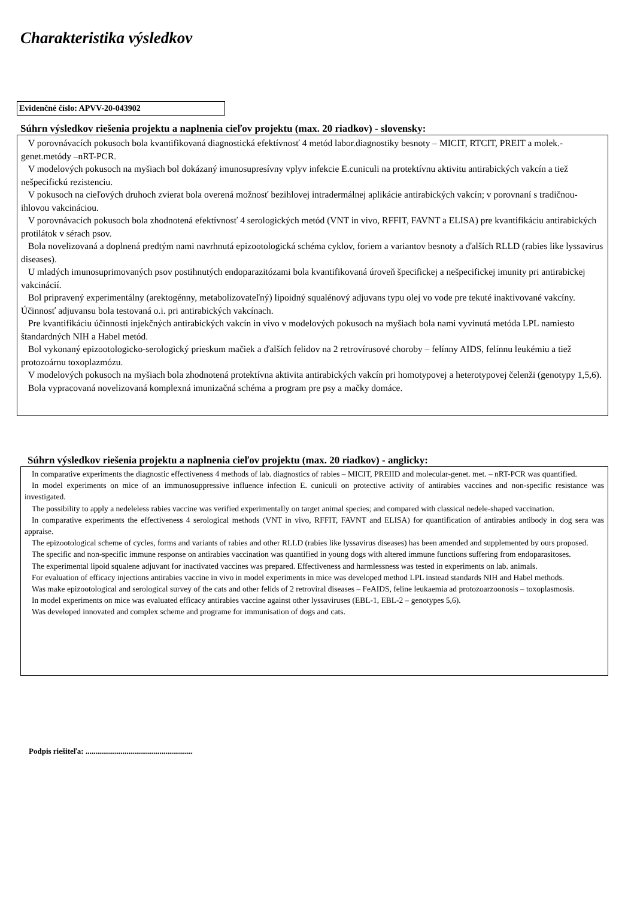Charakteristika výsledkov
Evidenčné číslo: APVV-20-043902
Súhrn výsledkov riešenia projektu a naplnenia cieľov projektu (max. 20 riadkov) - slovensky:
V porovnávacích pokusoch bola kvantifikovaná diagnostická efektívnosť 4 metód labor.diagnostiky besnoty – MICIT, RTCIT, PREIT a molek.-genet.metódy –nRT-PCR.
V modelových pokusoch na myšiach bol dokázaný imunosupresívny vplyv infekcie E.cuniculi na protektívnu aktivitu antirabických vakcín a tiež nešpecifickú rezistenciu.
V pokusoch na cieľových druhoch zvierat bola overená možnosť bezihlovej intradermálnej aplikácie antirabických vakcín; v porovnaní s tradičnou-ihlovou vakcináciou.
V porovnávacích pokusoch bola zhodnotená efektívnosť 4 serologických metód (VNT in vivo, RFFIT, FAVNT a ELISA) pre kvantifikáciu antirabických protilátok v sérach psov.
Bola novelizovaná a doplnená predtým nami navrhnutá epizootologická schéma cyklov, foriem a variantov besnoty a ďalších RLLD (rabies like lyssavirus diseases).
U mladých imunosuprimovaných psov postihnutých endoparazitózami bola kvantifikovaná úroveň špecifickej a nešpecifickej imunity pri antirabickej vakcinácií.
Bol pripravený experimentálny (arektogénny, metabolizovateľný) lipoidný squalénový adjuvans typu olej vo vode pre tekuté inaktivované vakcíny. Účinnosť adjuvansu bola testovaná o.i. pri antirabických vakcínach.
Pre kvantifikáciu účinnosti injekčných antirabických vakcín in vivo v modelových pokusoch na myšiach bola nami vyvinutá metóda LPL namiesto štandardných NIH a Habel metód.
Bol vykonaný epizootologicko-serologický prieskum mačiek a ďalších felidov na 2 retrovírusové choroby – felínny AIDS, felínnu leukémiu a tiež protozoárnu toxoplazmózu.
V modelových pokusoch na myšiach bola zhodnotená protektívna aktivita antirabických vakcín pri homotypovej a heterotypovej čelenži (genotypy 1,5,6).
Bola vypracovaná novelizovaná komplexná imunizačná schéma a program pre psy a mačky domáce.
Súhrn výsledkov riešenia projektu a naplnenia cieľov projektu (max. 20 riadkov) - anglicky:
In comparative experiments the diagnostic effectiveness 4 methods of lab. diagnostics of rabies – MICIT, PREIID and molecular-genet. met. – nRT-PCR was quantified.
In model experiments on mice of an immunosuppressive influence infection E. cuniculi on protective activity of antirabies vaccines and non-specific resistance was investigated.
The possibility to apply a nedeleless rabies vaccine was verified experimentally on target animal species; and compared with classical nedele-shaped vaccination.
In comparative experiments the effectiveness 4 serological methods (VNT in vivo, RFFIT, FAVNT and ELISA) for quantification of antirabies antibody in dog sera was appraise.
The epizootological scheme of cycles, forms and variants of rabies and other RLLD (rabies like lyssavirus diseases) has been amended and supplemented by ours proposed.
The specific and non-specific immune response on antirabies vaccination was quantified in young dogs with altered immune functions suffering from endoparasitoses.
The experimental lipoid squalene adjuvant for inactivated vaccines was prepared. Effectiveness and harmlessness was tested in experiments on lab. animals.
For evaluation of efficacy injections antirabies vaccine in vivo in model experiments in mice was developed method LPL instead standards NIH and Habel methods.
Was make epizootological and serological survey of the cats and other felids of 2 retroviral diseases – FeAIDS, feline leukaemia ad protozoarzoonosis – toxoplasmosis.
In model experiments on mice was evaluated efficacy antirabies vaccine against other lyssaviruses (EBL-1, EBL-2 – genotypes 5,6).
Was developed innovated and complex scheme and programe for immunisation of dogs and cats.
Podpis riešiteľa: .......................................................